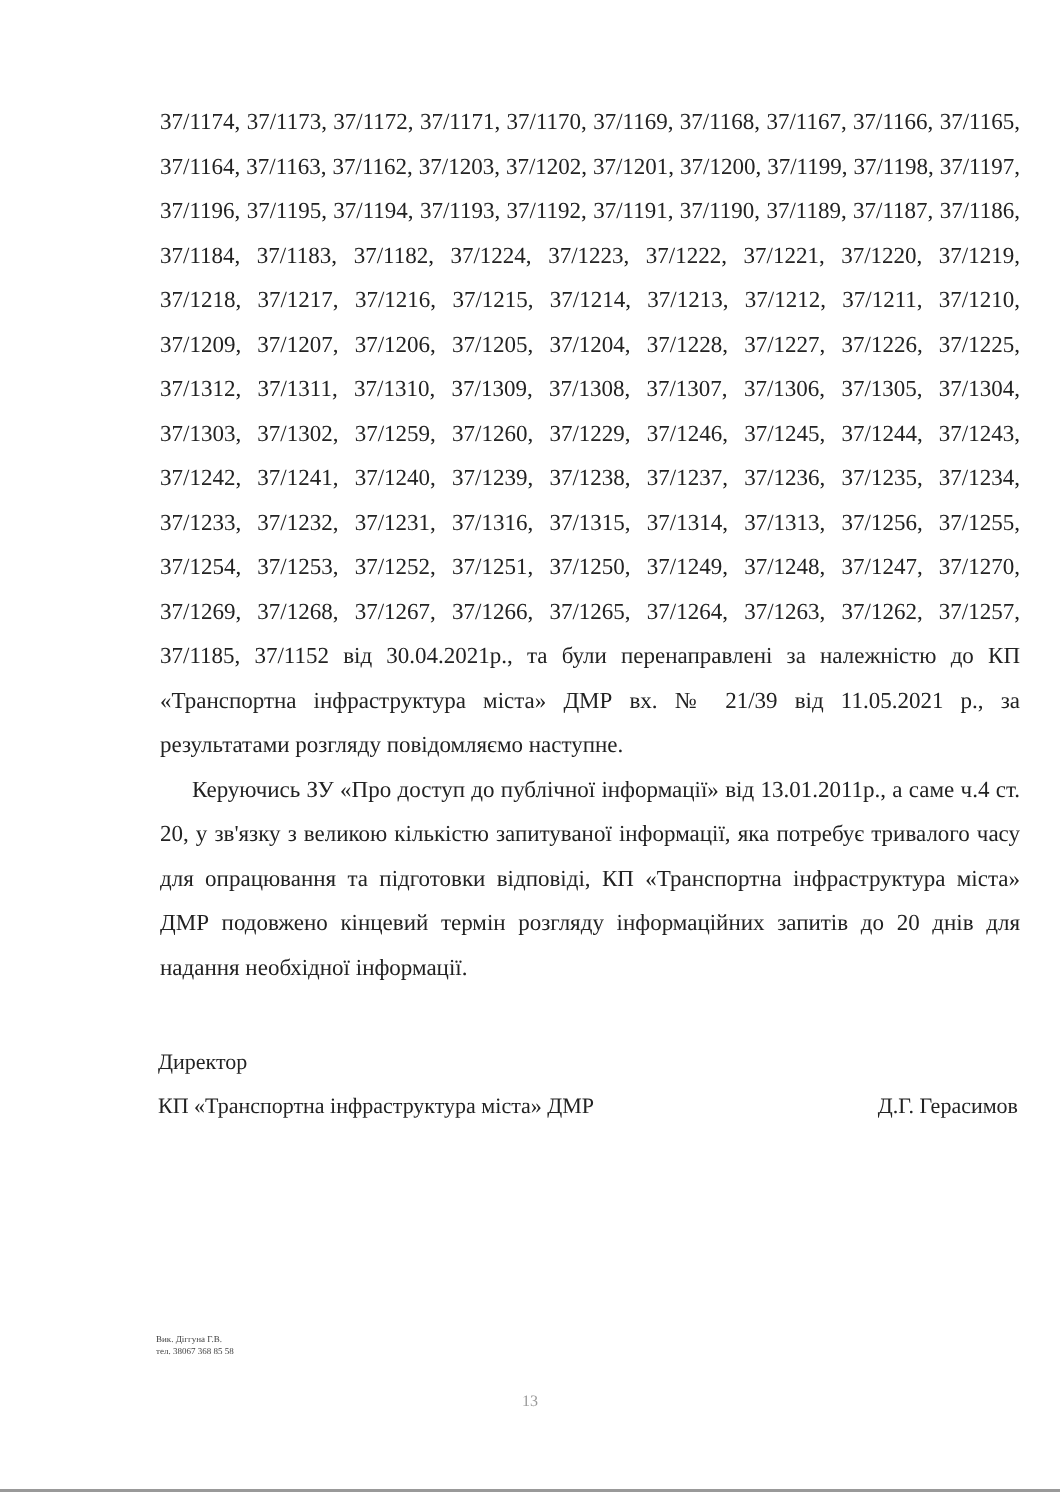37/1174, 37/1173, 37/1172, 37/1171, 37/1170, 37/1169, 37/1168, 37/1167, 37/1166, 37/1165, 37/1164, 37/1163, 37/1162, 37/1203, 37/1202, 37/1201, 37/1200, 37/1199, 37/1198, 37/1197, 37/1196, 37/1195, 37/1194, 37/1193, 37/1192, 37/1191, 37/1190, 37/1189, 37/1187, 37/1186, 37/1184, 37/1183, 37/1182, 37/1224, 37/1223, 37/1222, 37/1221, 37/1220, 37/1219, 37/1218, 37/1217, 37/1216, 37/1215, 37/1214, 37/1213, 37/1212, 37/1211, 37/1210, 37/1209, 37/1207, 37/1206, 37/1205, 37/1204, 37/1228, 37/1227, 37/1226, 37/1225, 37/1312, 37/1311, 37/1310, 37/1309, 37/1308, 37/1307, 37/1306, 37/1305, 37/1304, 37/1303, 37/1302, 37/1259, 37/1260, 37/1229, 37/1246, 37/1245, 37/1244, 37/1243, 37/1242, 37/1241, 37/1240, 37/1239, 37/1238, 37/1237, 37/1236, 37/1235, 37/1234, 37/1233, 37/1232, 37/1231, 37/1316, 37/1315, 37/1314, 37/1313, 37/1256, 37/1255, 37/1254, 37/1253, 37/1252, 37/1251, 37/1250, 37/1249, 37/1248, 37/1247, 37/1270, 37/1269, 37/1268, 37/1267, 37/1266, 37/1265, 37/1264, 37/1263, 37/1262, 37/1257, 37/1185, 37/1152 від 30.04.2021р., та були перенаправлені за належністю до КП «Транспортна інфраструктура міста» ДМР вх. № 21/39 від 11.05.2021 р., за результатами розгляду повідомляємо наступне.
Керуючись ЗУ «Про доступ до публічної інформації» від 13.01.2011р., а саме ч.4 ст. 20, у зв'язку з великою кількістю запитуваної інформації, яка потребує тривалого часу для опрацювання та підготовки відповіді, КП «Транспортна інфраструктура міста» ДМР подовжено кінцевий термін розгляду інформаційних запитів до 20 днів для надання необхідної інформації.
Директор
КП «Транспортна інфраструктура міста» ДМР Д.Г. Герасимов
Вик. Діггуна Г.В.
тел. 38067 368 85 58
13